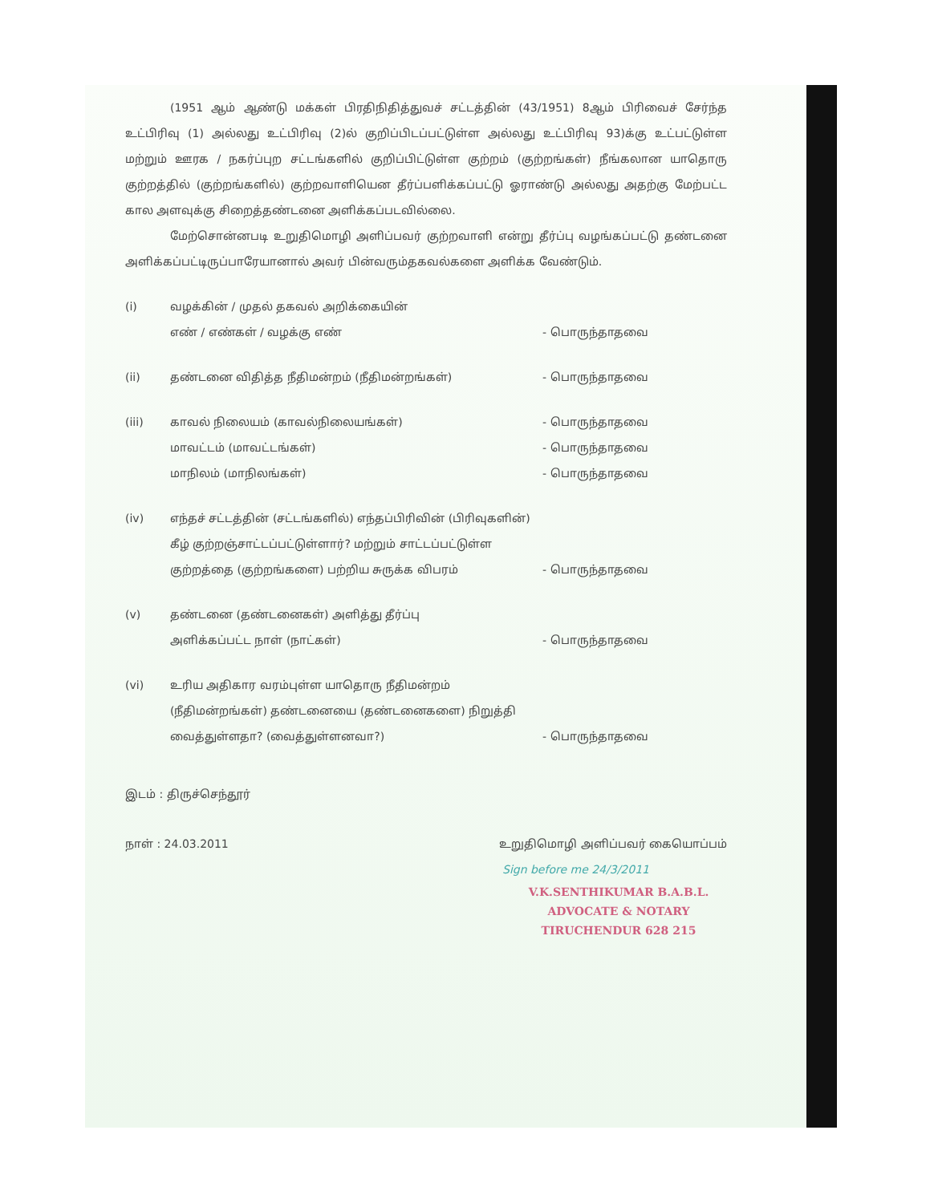(1951 ஆம் ஆண்டு மக்கள் பிரதிநிதித்துவச் சட்டத்தின் (43/1951) 8ஆம் பிரிவைச் சேர்ந்த உட்பிரிவு (1) அல்லது உட்பிரிவு (2)ல் குறிப்பிடப்பட்டுள்ள அல்லது உட்பிரிவு 93)க்கு உட்பட்டுள்ள மற்றும் ஊரக / நகர்ப்புற சட்டங்களில் குறிப்பிட்டுள்ள குற்றம் (குற்றங்கள்) நீங்கலான யாதொரு குற்றத்தில் (குற்றங்களில்) குற்றவாளியென தீர்ப்பளிக்கப்பட்டு ஓராண்டு அல்லது அதற்கு மேற்பட்ட கால அளவுக்கு சிறைத்தண்டனை அளிக்கப்படவில்லை.
மேற்சொன்னபடி உறுதிமொழி அளிப்பவர் குற்றவாளி என்று தீர்ப்பு வழங்கப்பட்டு தண்டனை அளிக்கப்பட்டிருப்பாரேயானால் அவர் பின்வரும்தகவல்களை அளிக்க வேண்டும்.
(i)
வழக்கின் / முதல் தகவல் அறிக்கையின்
எண் / எண்கள் / வழக்கு எண்
- பொருந்தாதவை
(ii)
தண்டனை விதித்த நீதிமன்றம் (நீதிமன்றங்கள்)
- பொருந்தாதவை
(iii)
காவல் நிலையம் (காவல்நிலையங்கள்)
மாவட்டம் (மாவட்டங்கள்)
மாநிலம் (மாநிலங்கள்)
- பொருந்தாதவை
- பொருந்தாதவை
- பொருந்தாதவை
(iv)
எந்தச் சட்டத்தின் (சட்டங்களில்) எந்தப்பிரிவின் (பிரிவுகளின்) கீழ் குற்றஞ்சாட்டப்பட்டுள்ளார்? மற்றும் சாட்டப்பட்டுள்ள குற்றத்தை (குற்றங்களை) பற்றிய சுருக்க விபரம்
- பொருந்தாதவை
(v)
தண்டனை (தண்டனைகள்) அளித்து தீர்ப்பு
அளிக்கப்பட்ட நாள் (நாட்கள்)
- பொருந்தாதவை
(vi)
உரிய அதிகார வரம்புள்ள யாதொரு நீதிமன்றம் (நீதிமன்றங்கள்) தண்டனையை (தண்டனைகளை) நிறுத்தி வைத்துள்ளதா? (வைத்துள்ளனவா?)
- பொருந்தாதவை
இடம் : திருச்செந்தூர்
நாள் : 24.03.2011 உறுதிமொழி அளிப்பவர் கையொப்பம்
Sign before me 24/3/2011
V.K.SENTHIKUMAR B.A.B.L.
ADVOCATE & NOTARY
TIRUCHENDUR 628 215